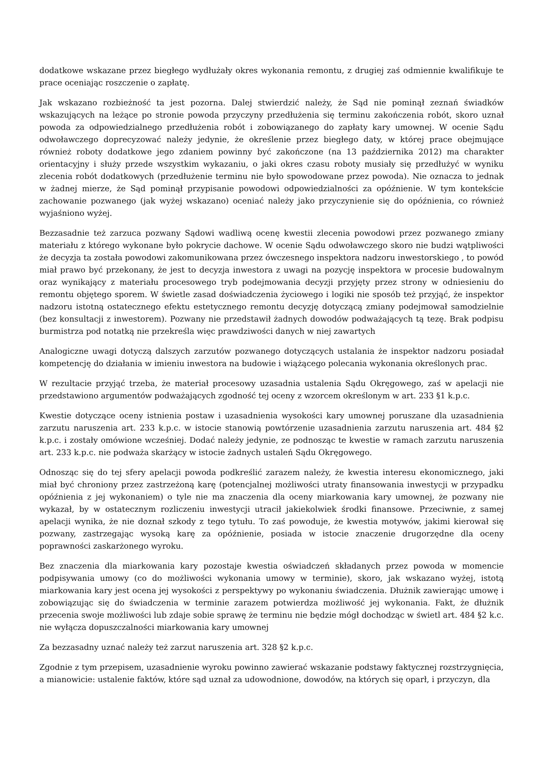dodatkowe wskazane przez biegłego wydłużały okres wykonania remontu, z drugiej zaś odmiennie kwalifikuje te prace oceniając roszczenie o zapłatę.
Jak wskazano rozbieżność ta jest pozorna. Dalej stwierdzić należy, że Sąd nie pominął zeznań świadków wskazujących na leżące po stronie powoda przyczyny przedłużenia się terminu zakończenia robót, skoro uznał powoda za odpowiedzialnego przedłużenia robót i zobowiązanego do zapłaty kary umownej. W ocenie Sądu odwoławczego doprecyzować należy jedynie, że określenie przez biegłego daty, w której prace obejmujące również roboty dodatkowe jego zdaniem powinny być zakończone (na 13 października 2012) ma charakter orientacyjny i służy przede wszystkim wykazaniu, o jaki okres czasu roboty musiały się przedłużyć w wyniku zlecenia robót dodatkowych (przedłużenie terminu nie było spowodowane przez powoda). Nie oznacza to jednak w żadnej mierze, że Sąd pominął przypisanie powodowi odpowiedzialności za opóźnienie. W tym kontekście zachowanie pozwanego (jak wyżej wskazano) oceniać należy jako przyczynienie się do opóźnienia, co również wyjaśniono wyżej.
Bezzasadnie też zarzuca pozwany Sądowi wadliwą ocenę kwestii zlecenia powodowi przez pozwanego zmiany materiału z którego wykonane było pokrycie dachowe. W ocenie Sądu odwoławczego skoro nie budzi wątpliwości że decyzja ta została powodowi zakomunikowana przez ówczesnego inspektora nadzoru inwestorskiego , to powód miał prawo być przekonany, że jest to decyzja inwestora z uwagi na pozycję inspektora w procesie budowalnym oraz wynikający z materiału procesowego tryb podejmowania decyzji przyjęty przez strony w odniesieniu do remontu objętego sporem. W świetle zasad doświadczenia życiowego i logiki nie sposób też przyjąć, że inspektor nadzoru istotną ostatecznego efektu estetycznego remontu decyzję dotyczącą zmiany podejmował samodzielnie (bez konsultacji z inwestorem). Pozwany nie przedstawił żadnych dowodów podważających tą tezę. Brak podpisu burmistrza pod notatką nie przekreśla więc prawdziwości danych w niej zawartych
Analogiczne uwagi dotyczą dalszych zarzutów pozwanego dotyczących ustalania że inspektor nadzoru posiadał kompetencję do działania w imieniu inwestora na budowie i wiążącego polecania wykonania określonych prac.
W rezultacie przyjąć trzeba, że materiał procesowy uzasadnia ustalenia Sądu Okręgowego, zaś w apelacji nie przedstawiono argumentów podważających zgodność tej oceny z wzorcem określonym w art. 233 §1 k.p.c.
Kwestie dotyczące oceny istnienia postaw i uzasadnienia wysokości kary umownej poruszane dla uzasadnienia zarzutu naruszenia art. 233 k.p.c. w istocie stanowią powtórzenie uzasadnienia zarzutu naruszenia art. 484 §2 k.p.c. i zostały omówione wcześniej. Dodać należy jedynie, ze podnosząc te kwestie w ramach zarzutu naruszenia art. 233 k.p.c. nie podważa skarżący w istocie żadnych ustaleń Sądu Okręgowego.
Odnosząc się do tej sfery apelacji powoda podkreślić zarazem należy, że kwestia interesu ekonomicznego, jaki miał być chroniony przez zastrzeżoną karę (potencjalnej możliwości utraty finansowania inwestycji w przypadku opóźnienia z jej wykonaniem) o tyle nie ma znaczenia dla oceny miarkowania kary umownej, że pozwany nie wykazał, by w ostatecznym rozliczeniu inwestycji utracił jakiekolwiek środki finansowe. Przeciwnie, z samej apelacji wynika, że nie doznał szkody z tego tytułu. To zaś powoduje, że kwestia motywów, jakimi kierował się pozwany, zastrzegając wysoką karę za opóźnienie, posiada w istocie znaczenie drugorzędne dla oceny poprawności zaskarżonego wyroku.
Bez znaczenia dla miarkowania kary pozostaje kwestia oświadczeń składanych przez powoda w momencie podpisywania umowy (co do możliwości wykonania umowy w terminie), skoro, jak wskazano wyżej, istotą miarkowania kary jest ocena jej wysokości z perspektywy po wykonaniu świadczenia. Dłużnik zawierając umowę i zobowiązując się do świadczenia w terminie zarazem potwierdza możliwość jej wykonania. Fakt, że dłużnik przecenia swoje możliwości lub zdaje sobie sprawę że terminu nie będzie mógł dochodząc w świetl art. 484 §2 k.c. nie wyłącza dopuszczalności miarkowania kary umownej
Za bezzasadny uznać należy też zarzut naruszenia art. 328 §2 k.p.c.
Zgodnie z tym przepisem, uzasadnienie wyroku powinno zawierać wskazanie podstawy faktycznej rozstrzygnięcia, a mianowicie: ustalenie faktów, które sąd uznał za udowodnione, dowodów, na których się oparł, i przyczyn, dla